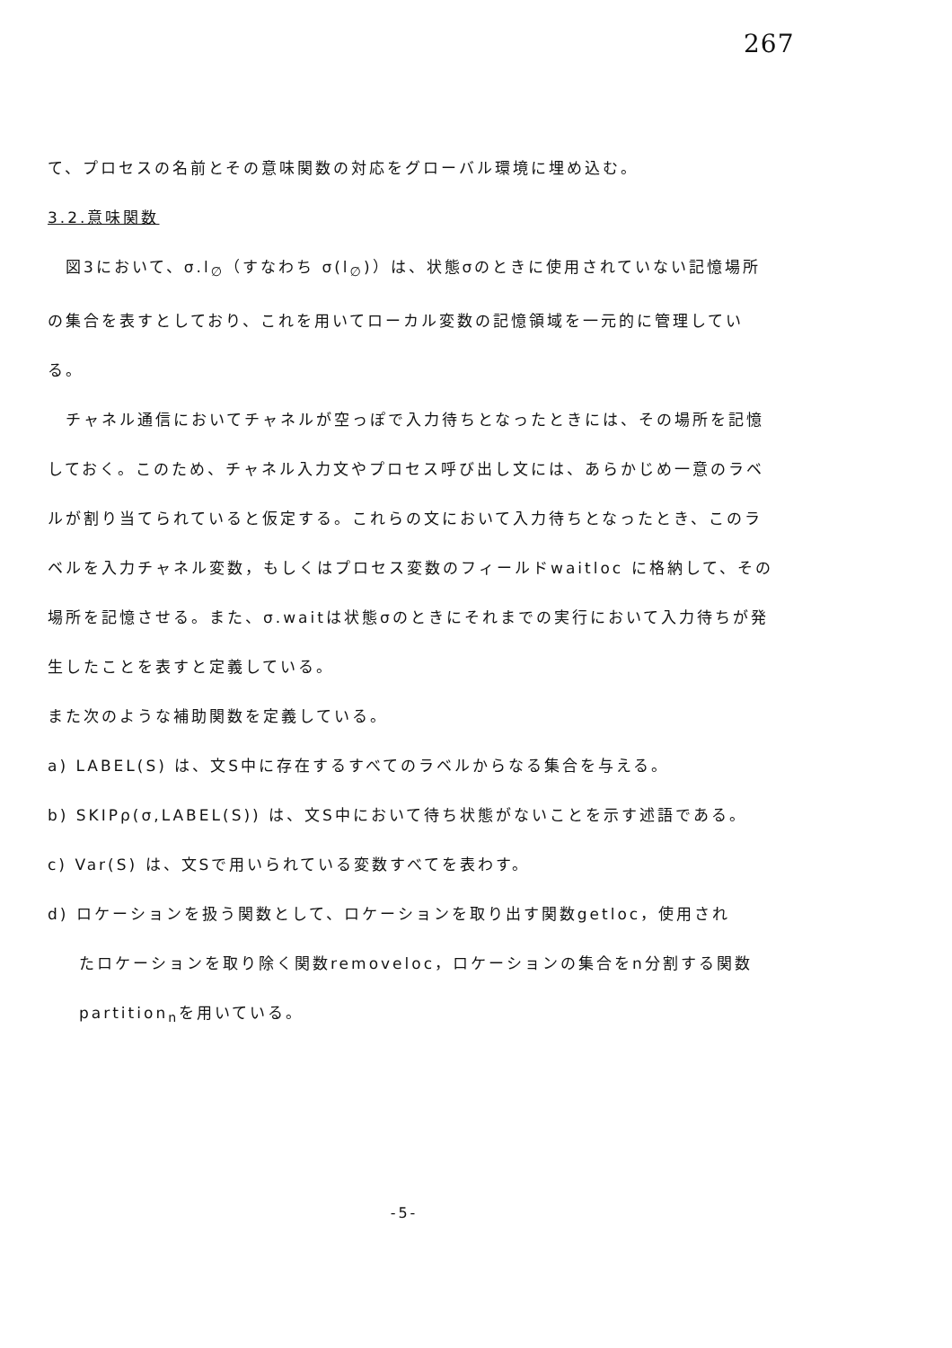267
て、プロセスの名前とその意味関数の対応をグローバル環境に埋め込む。
3.2.意味関数
　図3において、σ.l<sub>∅</sub>（すなわち σ(l<sub>∅</sub>)）は、状態σのときに使用されていない記憶場所の集合を表すとしており、これを用いてローカル変数の記憶領域を一元的に管理している。
　チャネル通信においてチャネルが空っぽで入力待ちとなったときには、その場所を記憶しておく。このため、チャネル入力文やプロセス呼び出し文には、あらかじめ一意のラベルが割り当てられていると仮定する。これらの文において入力待ちとなったとき、このラベルを入力チャネル変数，もしくはプロセス変数のフィールドwaitloc に格納して、その場所を記憶させる。また、σ.waitは状態σのときにそれまでの実行において入力待ちが発生したことを表すと定義している。
また次のような補助関数を定義している。
a) LABEL(S) は、文S中に存在するすべてのラベルからなる集合を与える。
b) SKIPρ(σ,LABEL(S)) は、文S中において待ち状態がないことを示す述語である。
c) Var(S) は、文Sで用いられている変数すべてを表わす。
d) ロケーションを扱う関数として、ロケーションを取り出す関数getloc，使用され
たロケーションを取り除く関数removeloc，ロケーションの集合をn分割する関数
partition<sub>n</sub>を用いている。
-5-